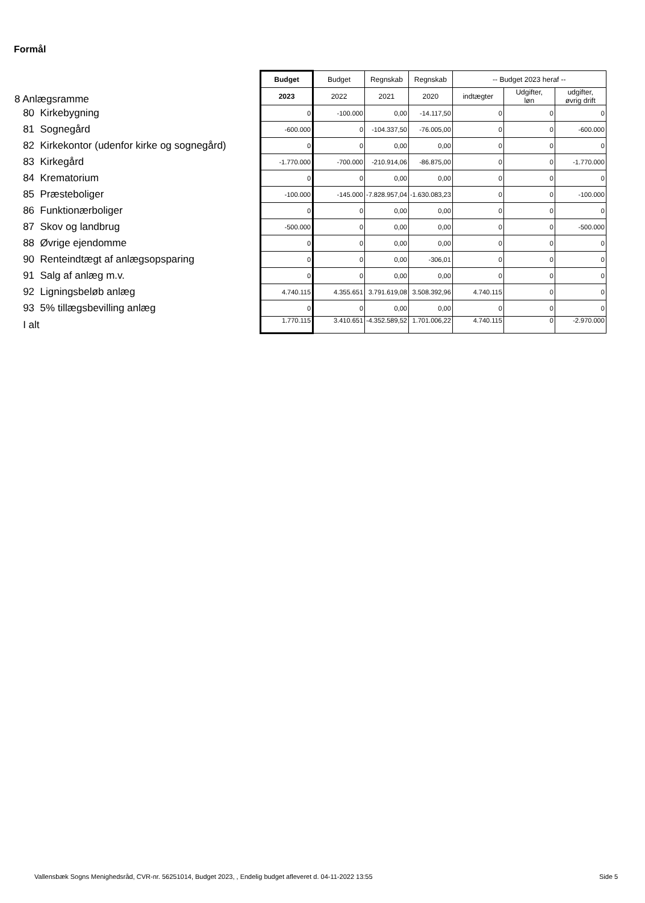Formål
| 8 Anlægsramme | Budget | Budget | Regnskab | Regnskab | -- Budget 2023 heraf -- | | |
| | 2023 | 2022 | 2021 | 2020 | indtægter | Udgifter, løn | udgifter, øvrig drift |
| 80 Kirkebygning | 0 | -100.000 | 0,00 | -14.117,50 | 0 | 0 | 0 |
| 81 Sognegård | -600.000 | 0 | -104.337,50 | -76.005,00 | 0 | 0 | -600.000 |
| 82 Kirkekontor (udenfor kirke og sognegård) | 0 | 0 | 0,00 | 0,00 | 0 | 0 | 0 |
| 83 Kirkegård | -1.770.000 | -700.000 | -210.914,06 | -86.875,00 | 0 | 0 | -1.770.000 |
| 84 Krematorium | 0 | 0 | 0,00 | 0,00 | 0 | 0 | 0 |
| 85 Præsteboliger | -100.000 | -145.000 | -7.828.957,04 | -1.630.083,23 | 0 | 0 | -100.000 |
| 86 Funktionærboliger | 0 | 0 | 0,00 | 0,00 | 0 | 0 | 0 |
| 87 Skov og landbrug | -500.000 | 0 | 0,00 | 0,00 | 0 | 0 | -500.000 |
| 88 Øvrige ejendomme | 0 | 0 | 0,00 | 0,00 | 0 | 0 | 0 |
| 90 Renteindtægt af anlægsopsparing | 0 | 0 | 0,00 | -306,01 | 0 | 0 | 0 |
| 91 Salg af anlæg m.v. | 0 | 0 | 0,00 | 0,00 | 0 | 0 | 0 |
| 92 Ligningsbeløb anlæg | 4.740.115 | 4.355.651 | 3.791.619,08 | 3.508.392,96 | 4.740.115 | 0 | 0 |
| 93 5% tillægsbevilling anlæg | 0 | 0 | 0,00 | 0,00 | 0 | 0 | 0 |
| I alt | 1.770.115 | 3.410.651 | -4.352.589,52 | 1.701.006,22 | 4.740.115 | 0 | -2.970.000 |
Vallensbæk Sogns Menighedsråd, CVR-nr. 56251014, Budget 2023, , Endelig budget afleveret d. 04-11-2022 13:55
Side 5